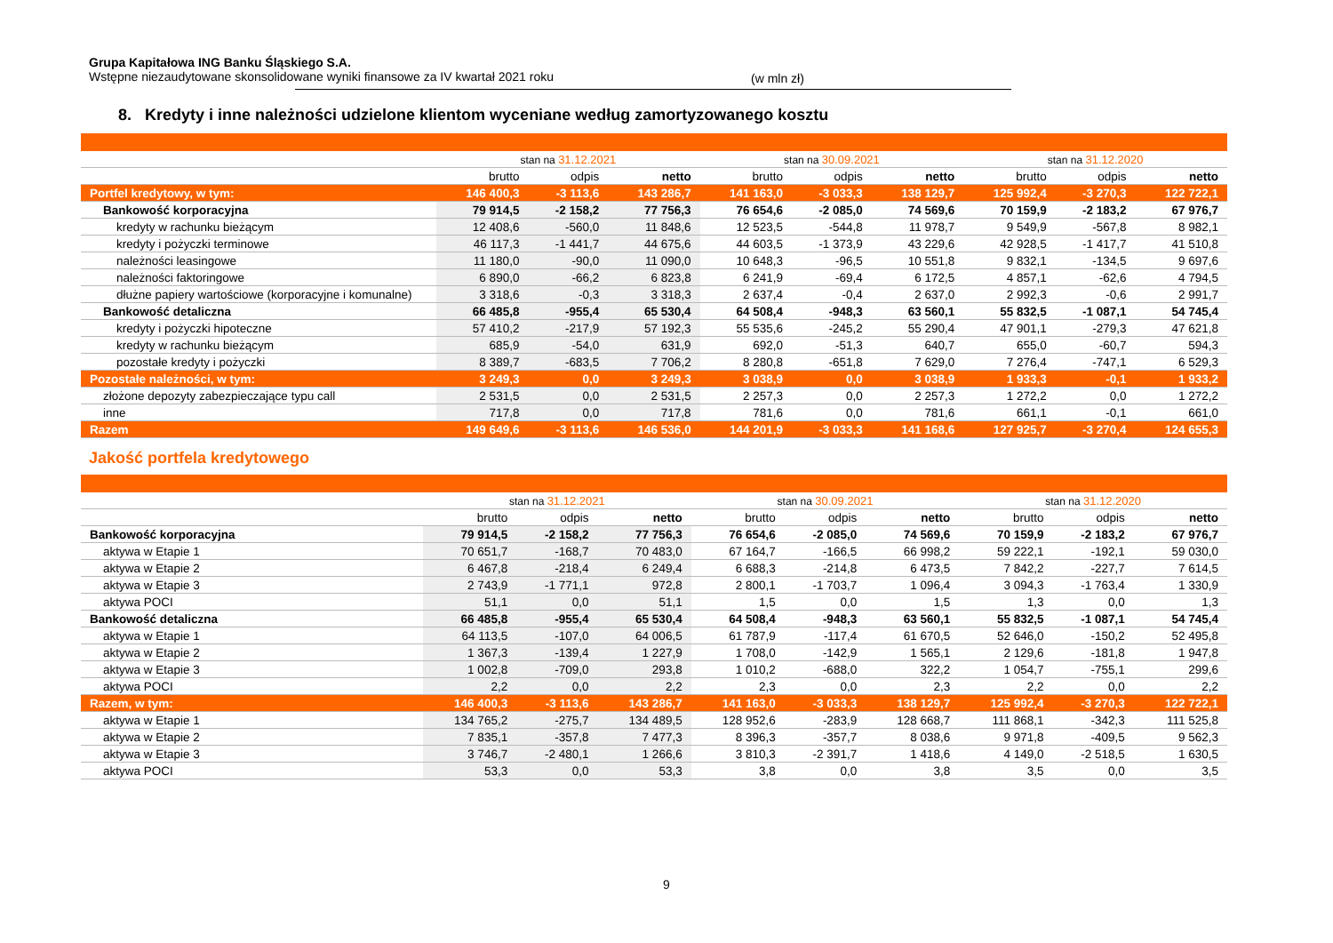Grupa Kapitałowa ING Banku Śląskiego S.A.
Wstępne niezaudytowane skonsolidowane wyniki finansowe za IV kwartał 2021 roku
(w mln zł)
8. Kredyty i inne należności udzielone klientom wyceniane według zamortyzowanego kosztu
| | stan na 31.12.2021 | | | stan na 30.09.2021 | | | stan na 31.12.2020 | | |
| --- | --- | --- | --- | --- | --- | --- | --- | --- | --- |
| | brutto | odpis | netto | brutto | odpis | netto | brutto | odpis | netto |
| Portfel kredytowy, w tym: | 146 400,3 | -3 113,6 | 143 286,7 | 141 163,0 | -3 033,3 | 138 129,7 | 125 992,4 | -3 270,3 | 122 722,1 |
| Bankowość korporacyjna | 79 914,5 | -2 158,2 | 77 756,3 | 76 654,6 | -2 085,0 | 74 569,6 | 70 159,9 | -2 183,2 | 67 976,7 |
| kredyty w rachunku bieżącym | 12 408,6 | -560,0 | 11 848,6 | 12 523,5 | -544,8 | 11 978,7 | 9 549,9 | -567,8 | 8 982,1 |
| kredyty i pożyczki terminowe | 46 117,3 | -1 441,7 | 44 675,6 | 44 603,5 | -1 373,9 | 43 229,6 | 42 928,5 | -1 417,7 | 41 510,8 |
| należności leasingowe | 11 180,0 | -90,0 | 11 090,0 | 10 648,3 | -96,5 | 10 551,8 | 9 832,1 | -134,5 | 9 697,6 |
| należności faktoringowe | 6 890,0 | -66,2 | 6 823,8 | 6 241,9 | -69,4 | 6 172,5 | 4 857,1 | -62,6 | 4 794,5 |
| dłużne papiery wartościowe (korporacyjne i komunalne) | 3 318,6 | -0,3 | 3 318,3 | 2 637,4 | -0,4 | 2 637,0 | 2 992,3 | -0,6 | 2 991,7 |
| Bankowość detaliczna | 66 485,8 | -955,4 | 65 530,4 | 64 508,4 | -948,3 | 63 560,1 | 55 832,5 | -1 087,1 | 54 745,4 |
| kredyty i pożyczki hipoteczne | 57 410,2 | -217,9 | 57 192,3 | 55 535,6 | -245,2 | 55 290,4 | 47 901,1 | -279,3 | 47 621,8 |
| kredyty w rachunku bieżącym | 685,9 | -54,0 | 631,9 | 692,0 | -51,3 | 640,7 | 655,0 | -60,7 | 594,3 |
| pozostałe kredyty i pożyczki | 8 389,7 | -683,5 | 7 706,2 | 8 280,8 | -651,8 | 7 629,0 | 7 276,4 | -747,1 | 6 529,3 |
| Pozostałe należności, w tym: | 3 249,3 | 0,0 | 3 249,3 | 3 038,9 | 0,0 | 3 038,9 | 1 933,3 | -0,1 | 1 933,2 |
| złożone depozyty zabezpieczające typu call | 2 531,5 | 0,0 | 2 531,5 | 2 257,3 | 0,0 | 2 257,3 | 1 272,2 | 0,0 | 1 272,2 |
| inne | 717,8 | 0,0 | 717,8 | 781,6 | 0,0 | 781,6 | 661,1 | -0,1 | 661,0 |
| Razem | 149 649,6 | -3 113,6 | 146 536,0 | 144 201,9 | -3 033,3 | 141 168,6 | 127 925,7 | -3 270,4 | 124 655,3 |
Jakość portfela kredytowego
| | stan na 31.12.2021 | | | stan na 30.09.2021 | | | stan na 31.12.2020 | | |
| --- | --- | --- | --- | --- | --- | --- | --- | --- | --- |
| | brutto | odpis | netto | brutto | odpis | netto | brutto | odpis | netto |
| Bankowość korporacyjna | 79 914,5 | -2 158,2 | 77 756,3 | 76 654,6 | -2 085,0 | 74 569,6 | 70 159,9 | -2 183,2 | 67 976,7 |
| aktywa w Etapie 1 | 70 651,7 | -168,7 | 70 483,0 | 67 164,7 | -166,5 | 66 998,2 | 59 222,1 | -192,1 | 59 030,0 |
| aktywa w Etapie 2 | 6 467,8 | -218,4 | 6 249,4 | 6 688,3 | -214,8 | 6 473,5 | 7 842,2 | -227,7 | 7 614,5 |
| aktywa w Etapie 3 | 2 743,9 | -1 771,1 | 972,8 | 2 800,1 | -1 703,7 | 1 096,4 | 3 094,3 | -1 763,4 | 1 330,9 |
| aktywa POCI | 51,1 | 0,0 | 51,1 | 1,5 | 0,0 | 1,5 | 1,3 | 0,0 | 1,3 |
| Bankowość detaliczna | 66 485,8 | -955,4 | 65 530,4 | 64 508,4 | -948,3 | 63 560,1 | 55 832,5 | -1 087,1 | 54 745,4 |
| aktywa w Etapie 1 | 64 113,5 | -107,0 | 64 006,5 | 61 787,9 | -117,4 | 61 670,5 | 52 646,0 | -150,2 | 52 495,8 |
| aktywa w Etapie 2 | 1 367,3 | -139,4 | 1 227,9 | 1 708,0 | -142,9 | 1 565,1 | 2 129,6 | -181,8 | 1 947,8 |
| aktywa w Etapie 3 | 1 002,8 | -709,0 | 293,8 | 1 010,2 | -688,0 | 322,2 | 1 054,7 | -755,1 | 299,6 |
| aktywa POCI | 2,2 | 0,0 | 2,2 | 2,3 | 0,0 | 2,3 | 2,2 | 0,0 | 2,2 |
| Razem, w tym: | 146 400,3 | -3 113,6 | 143 286,7 | 141 163,0 | -3 033,3 | 138 129,7 | 125 992,4 | -3 270,3 | 122 722,1 |
| aktywa w Etapie 1 | 134 765,2 | -275,7 | 134 489,5 | 128 952,6 | -283,9 | 128 668,7 | 111 868,1 | -342,3 | 111 525,8 |
| aktywa w Etapie 2 | 7 835,1 | -357,8 | 7 477,3 | 8 396,3 | -357,7 | 8 038,6 | 9 971,8 | -409,5 | 9 562,3 |
| aktywa w Etapie 3 | 3 746,7 | -2 480,1 | 1 266,6 | 3 810,3 | -2 391,7 | 1 418,6 | 4 149,0 | -2 518,5 | 1 630,5 |
| aktywa POCI | 53,3 | 0,0 | 53,3 | 3,8 | 0,0 | 3,8 | 3,5 | 0,0 | 3,5 |
9